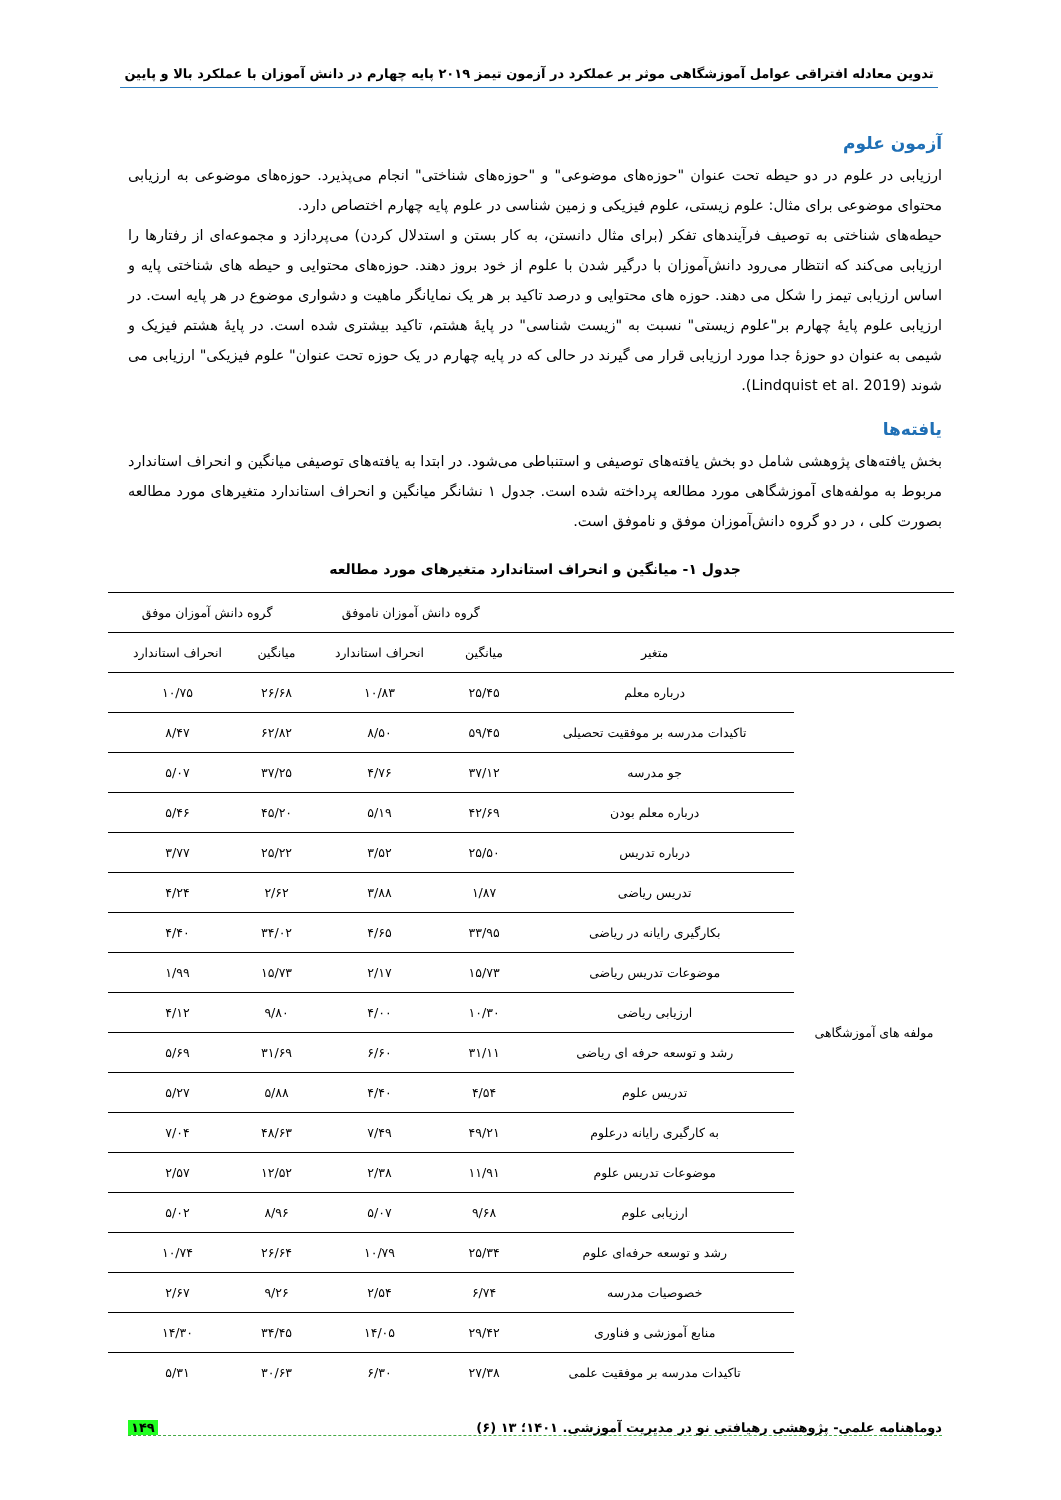تدوین معادله افتراقی عوامل آموزشگاهی موثر بر عملکرد در آزمون تیمز ۲۰۱۹ پایه چهارم در دانش آموزان با عملکرد بالا و پایین
آزمون علوم
ارزیابی در علوم در دو حیطه تحت عنوان "حوزه‌های موضوعی" و "حوزه‌های شناختی" انجام می‌پذیرد. حوزه‌های موضوعی به ارزیابی محتوای موضوعی برای مثال: علوم زیستی، علوم فیزیکی و زمین شناسی در علوم پایه چهارم اختصاص دارد.
حیطه‌های شناختی به توصیف فرآیندهای تفکر (برای مثال دانستن، به کار بستن و استدلال کردن) می‌پردازد و مجموعه‌ای از رفتارها را ارزیابی می‌کند که انتظار می‌رود دانش‌آموزان با درگیر شدن با علوم از خود بروز دهند. حوزه‌های محتوایی و حیطه های شناختی پایه و اساس ارزیابی تیمز را شکل می دهند. حوزه های محتوایی و درصد تاکید بر هر یک نمایانگر ماهیت و دشواری موضوع در هر پایه است. در ارزیابی علوم پایهٔ چهارم بر"علوم زیستی" نسبت به "زیست شناسی" در پایهٔ هشتم، تاکید بیشتری شده است. در پایهٔ هشتم فیزیک و شیمی به عنوان دو حوزهٔ جدا مورد ارزیابی قرار می گیرند در حالی که در پایه چهارم در یک حوزه تحت عنوان" علوم فیزیکی" ارزیابی می شوند (Lindquist et al. 2019).
یافته‌ها
بخش یافته‌های پژوهشی شامل دو بخش یافته‌های توصیفی و استنباطی می‌شود. در ابتدا به یافته‌های توصیفی میانگین و انحراف استاندارد مربوط به مولفه‌های آموزشگاهی مورد مطالعه پرداخته شده است. جدول ۱ نشانگر میانگین و انحراف استاندارد متغیرهای مورد مطالعه بصورت کلی ، در دو گروه دانش‌آموزان موفق و ناموفق است.
جدول ۱- میانگین و انحراف استاندارد متغیرهای مورد مطالعه
| | | گروه دانش آموزان ناموفق | | گروه دانش آموزان موفق | |
| --- | --- | --- | --- | --- | --- |
| | متغیر | میانگین | انحراف استاندارد | میانگین | انحراف استاندارد |
| مولفه های آموزشگاهی | درباره معلم | ۲۵/۴۵ | ۱۰/۸۳ | ۲۶/۶۸ | ۱۰/۷۵ |
| | تاکیدات مدرسه بر موفقیت تحصیلی | ۵۹/۴۵ | ۸/۵۰ | ۶۲/۸۲ | ۸/۴۷ |
| | جو مدرسه | ۳۷/۱۲ | ۴/۷۶ | ۳۷/۲۵ | ۵/۰۷ |
| | درباره معلم بودن | ۴۲/۶۹ | ۵/۱۹ | ۴۵/۲۰ | ۵/۴۶ |
| | درباره تدریس | ۲۵/۵۰ | ۳/۵۲ | ۲۵/۲۲ | ۳/۷۷ |
| | تدریس ریاضی | ۱/۸۷ | ۳/۸۸ | ۲/۶۲ | ۴/۲۴ |
| | بکارگیری رایانه در ریاضی | ۳۳/۹۵ | ۴/۶۵ | ۳۴/۰۲ | ۴/۴۰ |
| | موضوعات تدریس ریاضی | ۱۵/۷۳ | ۲/۱۷ | ۱۵/۷۳ | ۱/۹۹ |
| | ارزیابی ریاضی | ۱۰/۳۰ | ۴/۰۰ | ۹/۸۰ | ۴/۱۲ |
| | رشد و توسعه حرفه ای ریاضی | ۳۱/۱۱ | ۶/۶۰ | ۳۱/۶۹ | ۵/۶۹ |
| | تدریس علوم | ۴/۵۴ | ۴/۴۰ | ۵/۸۸ | ۵/۲۷ |
| | به کارگیری رایانه درعلوم | ۴۹/۲۱ | ۷/۴۹ | ۴۸/۶۳ | ۷/۰۴ |
| | موضوعات تدریس علوم | ۱۱/۹۱ | ۲/۳۸ | ۱۲/۵۲ | ۲/۵۷ |
| | ارزیابی علوم | ۹/۶۸ | ۵/۰۷ | ۸/۹۶ | ۵/۰۲ |
| | رشد و توسعه حرفه‌ای علوم | ۲۵/۳۴ | ۱۰/۷۹ | ۲۶/۶۴ | ۱۰/۷۴ |
| | خصوصیات مدرسه | ۶/۷۴ | ۲/۵۴ | ۹/۲۶ | ۲/۶۷ |
| | منابع آموزشی و فناوری | ۲۹/۴۲ | ۱۴/۰۵ | ۳۴/۴۵ | ۱۴/۳۰ |
| | تاکیدات مدرسه بر موفقیت علمی | ۲۷/۳۸ | ۶/۳۰ | ۳۰/۶۳ | ۵/۳۱ |
دوماهنامه علمی- پژوهشی رهیافتی نو در مدیریت آموزشی. ۱۴۰۱؛ ۱۳ (۶) ۱۴۹